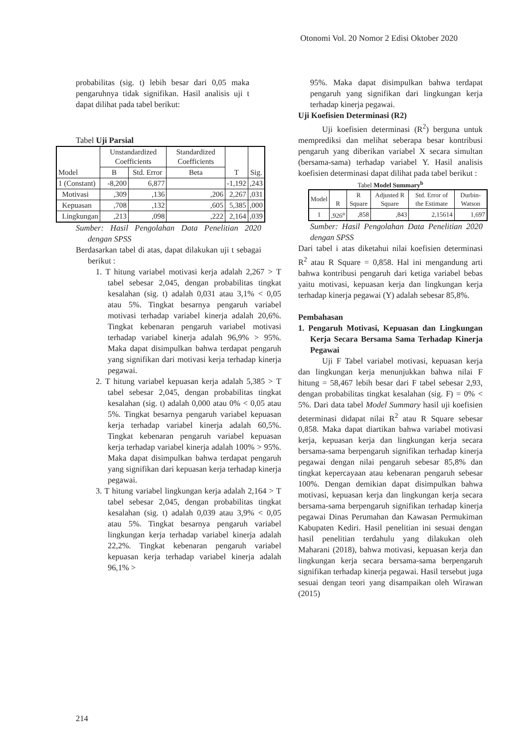Otonomi Vol. 20 Nomor 2 Edisi Oktober 2020
probabilitas (sig. t) lebih besar dari 0,05 maka pengaruhnya tidak signifikan. Hasil analisis uji t dapat dilihat pada tabel berikut:
Tabel Uji Parsial
| Model | Unstandardized Coefficients | | Standardized Coefficients | T | Sig. |
| --- | --- | --- | --- | --- | --- |
| | B | Std. Error | Beta | | |
| 1 (Constant) | -8,200 | 6,877 | | -1,192 | ,243 |
| Motivasi | ,309 | ,136 | ,206 | 2,267 | ,031 |
| Kepuasan | ,708 | ,132 | ,605 | 5,385 | ,000 |
| Lingkungan | ,213 | ,098 | ,222 | 2,164 | ,039 |
Sumber: Hasil Pengolahan Data Penelitian 2020 dengan SPSS
Berdasarkan tabel di atas, dapat dilakukan uji t sebagai berikut :
1. T hitung variabel motivasi kerja adalah 2,267 > T tabel sebesar 2,045, dengan probabilitas tingkat kesalahan (sig. t) adalah 0,031 atau 3,1% < 0,05 atau 5%. Tingkat besarnya pengaruh variabel motivasi terhadap variabel kinerja adalah 20,6%. Tingkat kebenaran pengaruh variabel motivasi terhadap variabel kinerja adalah 96,9% > 95%. Maka dapat disimpulkan bahwa terdapat pengaruh yang signifikan dari motivasi kerja terhadap kinerja pegawai.
2. T hitung variabel kepuasan kerja adalah 5,385 > T tabel sebesar 2,045, dengan probabilitas tingkat kesalahan (sig. t) adalah 0,000 atau 0% < 0,05 atau 5%. Tingkat besarnya pengaruh variabel kepuasan kerja terhadap variabel kinerja adalah 60,5%. Tingkat kebenaran pengaruh variabel kepuasan kerja terhadap variabel kinerja adalah 100% > 95%. Maka dapat disimpulkan bahwa terdapat pengaruh yang signifikan dari kepuasan kerja terhadap kinerja pegawai.
3. T hitung variabel lingkungan kerja adalah 2,164 > T tabel sebesar 2,045, dengan probabilitas tingkat kesalahan (sig. t) adalah 0,039 atau 3,9% < 0,05 atau 5%. Tingkat besarnya pengaruh variabel lingkungan kerja terhadap variabel kinerja adalah 22,2%. Tingkat kebenaran pengaruh variabel kepuasan kerja terhadap variabel kinerja adalah 96,1% >
95%. Maka dapat disimpulkan bahwa terdapat pengaruh yang signifikan dari lingkungan kerja terhadap kinerja pegawai.
Uji Koefisien Determinasi (R2)
Uji koefisien determinasi (R<sup>2</sup>) berguna untuk memprediksi dan melihat seberapa besar kontribusi pengaruh yang diberikan variabel X secara simultan (bersama-sama) terhadap variabel Y. Hasil analisis koefisien determinasi dapat dilihat pada tabel berikut :
Tabel Model Summary<sup>b</sup>
| Model | R | R Square | Adjusted R Square | Std. Error of the Estimate | Durbin-Watson |
| --- | --- | --- | --- | --- | --- |
| 1 | ,926<sup>a</sup> | ,858 | ,843 | 2,15614 | 1,697 |
Sumber: Hasil Pengolahan Data Penelitian 2020 dengan SPSS
Dari tabel i atas diketahui nilai koefisien determinasi R<sup>2</sup> atau R Square = 0,858. Hal ini mengandung arti bahwa kontribusi pengaruh dari ketiga variabel bebas yaitu motivasi, kepuasan kerja dan lingkungan kerja terhadap kinerja pegawai (Y) adalah sebesar 85,8%.
Pembahasan
1. Pengaruh Motivasi, Kepuasan dan Lingkungan Kerja Secara Bersama Sama Terhadap Kinerja Pegawai
Uji F Tabel variabel motivasi, kepuasan kerja dan lingkungan kerja menunjukkan bahwa nilai F hitung = 58,467 lebih besar dari F tabel sebesar 2,93, dengan probabilitas tingkat kesalahan (sig. F) = 0% < 5%. Dari data tabel Model Summary hasil uji koefisien determinasi didapat nilai R<sup>2</sup> atau R Square sebesar 0,858. Maka dapat diartikan bahwa variabel motivasi kerja, kepuasan kerja dan lingkungan kerja secara bersama-sama berpengaruh signifikan terhadap kinerja pegawai dengan nilai pengaruh sebesar 85,8% dan tingkat kepercayaan atau kebenaran pengaruh sebesar 100%. Dengan demikian dapat disimpulkan bahwa motivasi, kepuasan kerja dan lingkungan kerja secara bersama-sama berpengaruh signifikan terhadap kinerja pegawai Dinas Perumahan dan Kawasan Permukiman Kabupaten Kediri. Hasil penelitian ini sesuai dengan hasil penelitian terdahulu yang dilakukan oleh Maharani (2018), bahwa motivasi, kepuasan kerja dan lingkungan kerja secara bersama-sama berpengaruh signifikan terhadap kinerja pegawai. Hasil tersebut juga sesuai dengan teori yang disampaikan oleh Wirawan (2015)
214